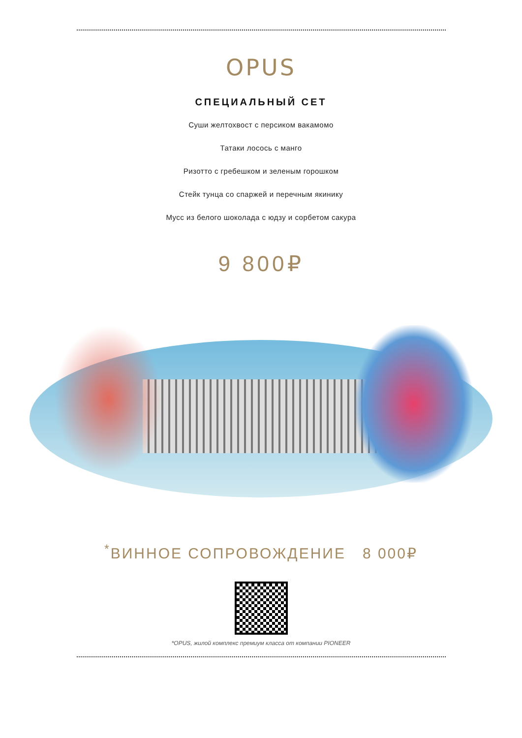OPUS
СПЕЦИАЛЬНЫЙ СЕТ
Суши желтохвост с персиком вакамомо
Татаки лосось с манго
Ризотто с гребешком и зеленым горошком
Стейк тунца со спаржей и перечным якинику
Мусс из белого шоколада с юдзу и сорбетом сакура
9 800₽
<sup>*</sup> ВИННОЕ СОПРОВОЖДЕНИЕ 8 000₽
*OPUS, жилой комплекс премиум класса от компании PIONEER